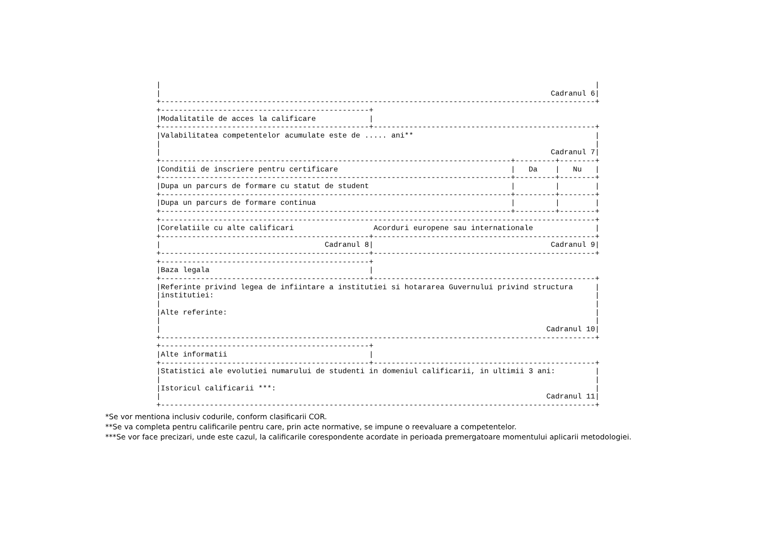|                                                                                                  |
|                                                                                        Cadranul 6|
+--------------------------------------------------------------------------------------------------+
+-----------------------------------------------+
|Modalitatile de acces la calificare            |
+-----------------------------------------------+--------------------------------------------------+
|Valabilitatea competentelor acumulate este de ..... ani**                                         |
|                                                                                                  |
|                                                                                        Cadranul 7|
+-------------------------------------------------------------------------------+---------+--------+
|Conditii de inscriere pentru certificare                                       |   Da    |   Nu   |
+-------------------------------------------------------------------------------+---------+--------+
|Dupa un parcurs de formare cu statut de student                                |         |        |
+-------------------------------------------------------------------------------+---------+--------+
|Dupa un parcurs de formare continua                                            |         |        |
+-------------------------------------------------------------------------------+---------+--------+
+--------------------------------------------------------------------------------------------------+
|Corelatiile cu alte calificari                  Acorduri europene sau internationale              |
+-----------------------------------------------+--------------------------------------------------+
|                                     Cadranul 8|                                        Cadranul 9|
+-----------------------------------------------+--------------------------------------------------+
+-----------------------------------------------+
|Baza legala                                    |
+-----------------------------------------------+--------------------------------------------------+
|Referinte privind legea de infiintare a institutiei si hotararea Guvernului privind structura     |
|institutiei:                                                                                      |
|                                                                                                  |
|Alte referinte:                                                                                   |
|                                                                                                  |
|                                                                                       Cadranul 10|
+--------------------------------------------------------------------------------------------------+
+-----------------------------------------------+
|Alte informatii                                |
+-----------------------------------------------+--------------------------------------------------+
|Statistici ale evolutiei numarului de studenti in domeniul calificarii, in ultimii 3 ani:         |
|                                                                                                  |
|Istoricul calificarii ***:                                                                        |
|                                                                                       Cadranul 11|
+--------------------------------------------------------------------------------------------------+
*Se vor mentiona inclusiv codurile, conform clasificarii COR.
**Se va completa pentru calificarile pentru care, prin acte normative, se impune o reevaluare a competentelor.
***Se vor face precizari, unde este cazul, la calificarile corespondente acordate in perioada premergatoare momentului aplicarii metodologiei.